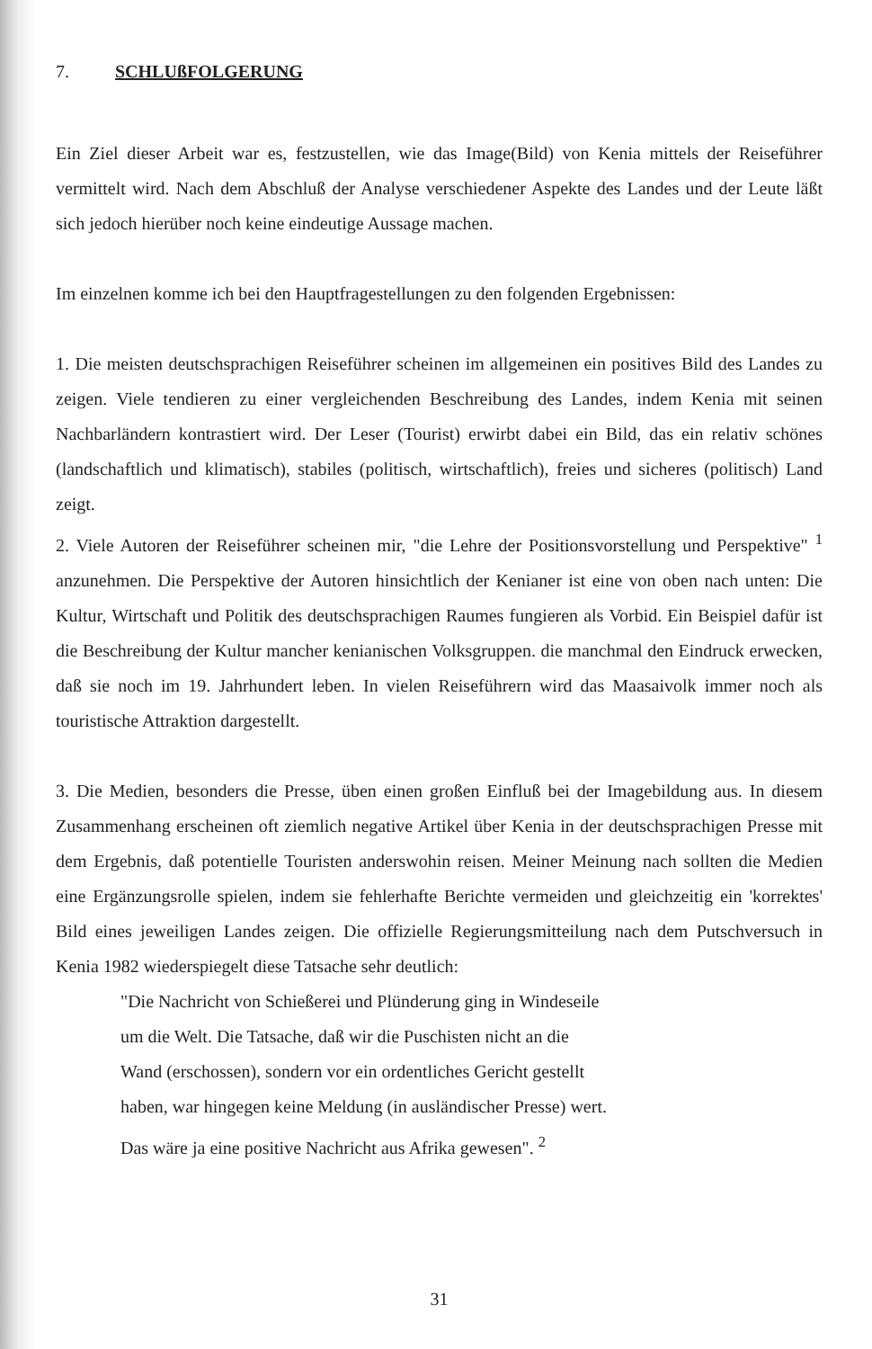7. SCHLUßFOLGERUNG
Ein Ziel dieser Arbeit war es, festzustellen, wie das Image(Bild) von Kenia mittels der Reiseführer vermittelt wird. Nach dem Abschluß der Analyse verschiedener Aspekte des Landes und der Leute läßt sich jedoch hierüber noch keine eindeutige Aussage machen.
Im einzelnen komme ich bei den Hauptfragestellungen zu den folgenden Ergebnissen:
1. Die meisten deutschsprachigen Reiseführer scheinen im allgemeinen ein positives Bild des Landes zu zeigen. Viele tendieren zu einer vergleichenden Beschreibung des Landes, indem Kenia mit seinen Nachbarländern kontrastiert wird. Der Leser (Tourist) erwirbt dabei ein Bild, das ein relativ schönes (landschaftlich und klimatisch), stabiles (politisch, wirtschaftlich), freies und sicheres (politisch) Land zeigt.
2. Viele Autoren der Reiseführer scheinen mir, "die Lehre der Positionsvorstellung und Perspektive" <sup>1</sup> anzunehmen. Die Perspektive der Autoren hinsichtlich der Kenianer ist eine von oben nach unten: Die Kultur, Wirtschaft und Politik des deutschsprachigen Raumes fungieren als Vorbid. Ein Beispiel dafür ist die Beschreibung der Kultur mancher kenianischen Volksgruppen. die manchmal den Eindruck erwecken, daß sie noch im 19. Jahrhundert leben. In vielen Reiseführern wird das Maasaivolk immer noch als touristische Attraktion dargestellt.
3. Die Medien, besonders die Presse, üben einen großen Einfluß bei der Imagebildung aus. In diesem Zusammenhang erscheinen oft ziemlich negative Artikel über Kenia in der deutschsprachigen Presse mit dem Ergebnis, daß potentielle Touristen anderswohin reisen. Meiner Meinung nach sollten die Medien eine Ergänzungsrolle spielen, indem sie fehlerhafte Berichte vermeiden und gleichzeitig ein 'korrektes' Bild eines jeweiligen Landes zeigen. Die offizielle Regierungsmitteilung nach dem Putschversuch in Kenia 1982 wiederspiegelt diese Tatsache sehr deutlich:
"Die Nachricht von Schießerei und Plünderung ging in Windeseile
um die Welt. Die Tatsache, daß wir die Puschisten nicht an die
Wand (erschossen), sondern vor ein ordentliches Gericht gestellt
haben, war hingegen keine Meldung (in ausländischer Presse) wert.
Das wäre ja eine positive Nachricht aus Afrika gewesen". <sup>2</sup>
31